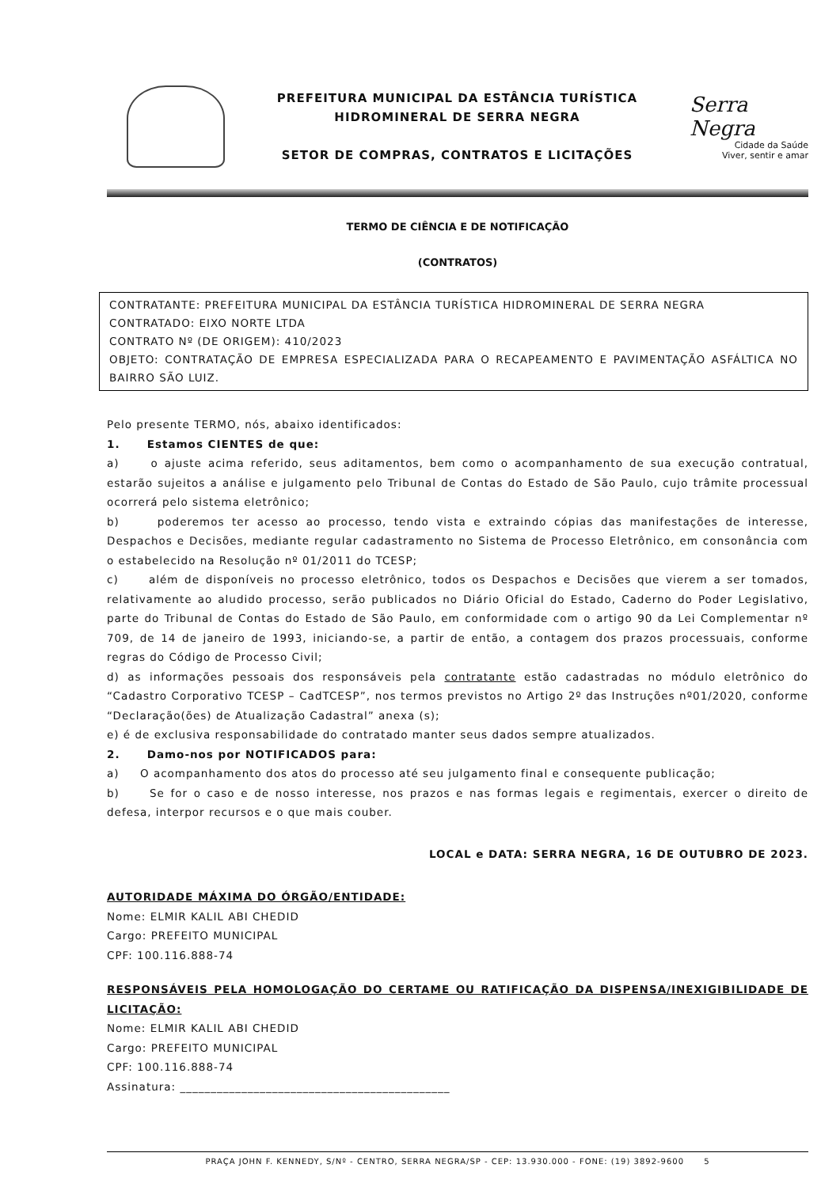PREFEITURA MUNICIPAL DA ESTÂNCIA TURÍSTICA
HIDROMINERAL DE SERRA NEGRA
SETOR DE COMPRAS, CONTRATOS E LICITAÇÕES
Serra Negra
Cidade da Saúde
Viver, sentir e amar
TERMO DE CIÊNCIA E DE NOTIFICAÇÃO
(CONTRATOS)
CONTRATANTE: PREFEITURA MUNICIPAL DA ESTÂNCIA TURÍSTICA HIDROMINERAL DE SERRA NEGRA
CONTRATADO: EIXO NORTE LTDA
CONTRATO Nº (DE ORIGEM): 410/2023
OBJETO: CONTRATAÇÃO DE EMPRESA ESPECIALIZADA PARA O RECAPEAMENTO E PAVIMENTAÇÃO ASFÁLTICA NO BAIRRO SÃO LUIZ.
Pelo presente TERMO, nós, abaixo identificados:
1. Estamos CIENTES de que:
a) o ajuste acima referido, seus aditamentos, bem como o acompanhamento de sua execução contratual, estarão sujeitos a análise e julgamento pelo Tribunal de Contas do Estado de São Paulo, cujo trâmite processual ocorrerá pelo sistema eletrônico;
b) poderemos ter acesso ao processo, tendo vista e extraindo cópias das manifestações de interesse, Despachos e Decisões, mediante regular cadastramento no Sistema de Processo Eletrônico, em consonância com o estabelecido na Resolução nº 01/2011 do TCESP;
c) além de disponíveis no processo eletrônico, todos os Despachos e Decisões que vierem a ser tomados, relativamente ao aludido processo, serão publicados no Diário Oficial do Estado, Caderno do Poder Legislativo, parte do Tribunal de Contas do Estado de São Paulo, em conformidade com o artigo 90 da Lei Complementar nº 709, de 14 de janeiro de 1993, iniciando-se, a partir de então, a contagem dos prazos processuais, conforme regras do Código de Processo Civil;
d) as informações pessoais dos responsáveis pela contratante estão cadastradas no módulo eletrônico do “Cadastro Corporativo TCESP – CadTCESP”, nos termos previstos no Artigo 2º das Instruções nº01/2020, conforme “Declaração(ões) de Atualização Cadastral” anexa (s);
e) é de exclusiva responsabilidade do contratado manter seus dados sempre atualizados.
2. Damo-nos por NOTIFICADOS para:
a) O acompanhamento dos atos do processo até seu julgamento final e consequente publicação;
b) Se for o caso e de nosso interesse, nos prazos e nas formas legais e regimentais, exercer o direito de defesa, interpor recursos e o que mais couber.
LOCAL e DATA: SERRA NEGRA, 16 DE OUTUBRO DE 2023.
AUTORIDADE MÁXIMA DO ÓRGÃO/ENTIDADE:
Nome: ELMIR KALIL ABI CHEDID
Cargo: PREFEITO MUNICIPAL
CPF: 100.116.888-74
RESPONSÁVEIS PELA HOMOLOGAÇÃO DO CERTAME OU RATIFICAÇÃO DA DISPENSA/INEXIGIBILIDADE DE LICITAÇÃO:
Nome: ELMIR KALIL ABI CHEDID
Cargo: PREFEITO MUNICIPAL
CPF: 100.116.888-74
Assinatura: ____________________________________________
PRAÇA JOHN F. KENNEDY, S/Nº - CENTRO, SERRA NEGRA/SP - CEP: 13.930.000 - FONE: (19) 3892-9600 5